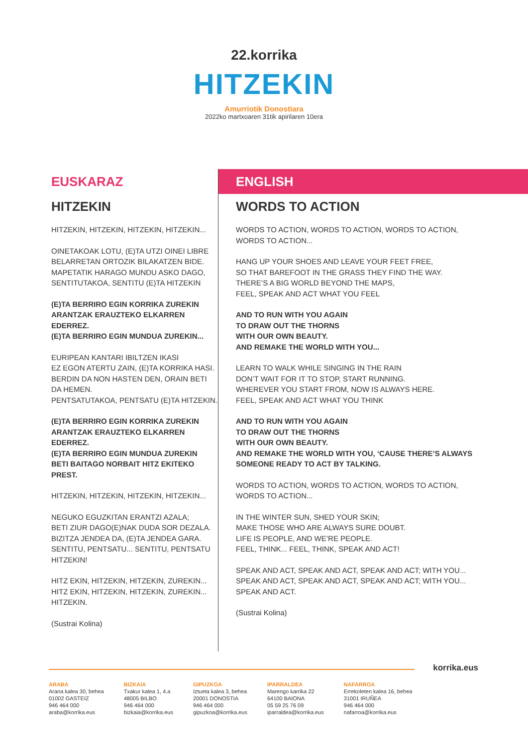22.korrika
HITZEKIN
Amurriotik Donostiara
2022ko martxoaren 31tik apirilaren 10era
EUSKARAZ
HITZEKIN
HITZEKIN, HITZEKIN, HITZEKIN, HITZEKIN...
OINETAKOAK LOTU, (E)TA UTZI OINEI LIBRE
BELARRETAN ORTOZIK BILAKATZEN BIDE.
MAPETATIK HARAGO MUNDU ASKO DAGO,
SENTITUTAKOA, SENTITU (E)TA HITZEKIN
(E)TA BERRIRO EGIN KORRIKA ZUREKIN
ARANTZAK ERAUZTEKO ELKARREN EDERREZ.
(E)TA BERRIRO EGIN MUNDUA ZUREKIN...
EURIPEAN KANTARI IBILTZEN IKASI
EZ EGON ATERTU ZAIN, (E)TA KORRIKA HASI.
BERDIN DA NON HASTEN DEN, ORAIN BETI DA HEMEN.
PENTSATUTAKOA, PENTSATU (E)TA HITZEKIN.
(E)TA BERRIRO EGIN KORRIKA ZUREKIN
ARANTZAK ERAUZTEKO ELKARREN EDERREZ.
(E)TA BERRIRO EGIN MUNDUA ZUREKIN
BETI BAITAGO NORBAIT HITZ EKITEKO PREST.
HITZEKIN, HITZEKIN, HITZEKIN, HITZEKIN...
NEGUKO EGUZKITAN ERANTZI AZALA;
BETI ZIUR DAGO(E)NAK DUDA SOR DEZALA.
BIZITZA JENDEA DA, (E)TA JENDEA GARA.
SENTITU, PENTSATU... SENTITU, PENTSATU HITZEKIN!
HITZ EKIN, HITZEKIN, HITZEKIN, ZUREKIN...
HITZ EKIN, HITZEKIN, HITZEKIN, ZUREKIN...
HITZEKIN.
(Sustrai Kolina)
ENGLISH
WORDS TO ACTION
WORDS TO ACTION, WORDS TO ACTION, WORDS TO ACTION,
WORDS TO ACTION...
HANG UP YOUR SHOES AND LEAVE YOUR FEET FREE,
SO THAT BAREFOOT IN THE GRASS THEY FIND THE WAY.
THERE’S A BIG WORLD BEYOND THE MAPS,
FEEL, SPEAK AND ACT WHAT YOU FEEL
AND TO RUN WITH YOU AGAIN
TO DRAW OUT THE THORNS
WITH OUR OWN BEAUTY.
AND REMAKE THE WORLD WITH YOU...
LEARN TO WALK WHILE SINGING IN THE RAIN
DON’T WAIT FOR IT TO STOP, START RUNNING.
WHEREVER YOU START FROM, NOW IS ALWAYS HERE.
FEEL, SPEAK AND ACT WHAT YOU THINK
AND TO RUN WITH YOU AGAIN
TO DRAW OUT THE THORNS
WITH OUR OWN BEAUTY.
AND REMAKE THE WORLD WITH YOU, ‘CAUSE THERE’S ALWAYS
SOMEONE READY TO ACT BY TALKING.
WORDS TO ACTION, WORDS TO ACTION, WORDS TO ACTION,
WORDS TO ACTION...
IN THE WINTER SUN, SHED YOUR SKIN;
MAKE THOSE WHO ARE ALWAYS SURE DOUBT.
LIFE IS PEOPLE, AND WE’RE PEOPLE.
FEEL, THINK... FEEL, THINK, SPEAK AND ACT!
SPEAK AND ACT, SPEAK AND ACT, SPEAK AND ACT; WITH YOU...
SPEAK AND ACT, SPEAK AND ACT, SPEAK AND ACT; WITH YOU...
SPEAK AND ACT.
(Sustrai Kolina)
korrika.eus
ARABA
Arana kalea 30, behea
01002 GASTEIZ
946 464 000
araba@korrika.eus
BIZKAIA
Txakur kalea 1, 4.a
48005 BILBO
946 464 000
bizkaia@korrika.eus
GIPUZKOA
Iztueta kalea 3, behea
20001 DONOSTIA
946 464 000
gipuzkoa@korrika.eus
IPARRALDEA
Marengo karrika 22
64100 BAIONA
05 59 25 76 09
iparraldea@korrika.eus
NAFARROA
Errekoleten kalea 16, behea
31001 IRUÑEA
946 464 000
nafarroa@korrika.eus